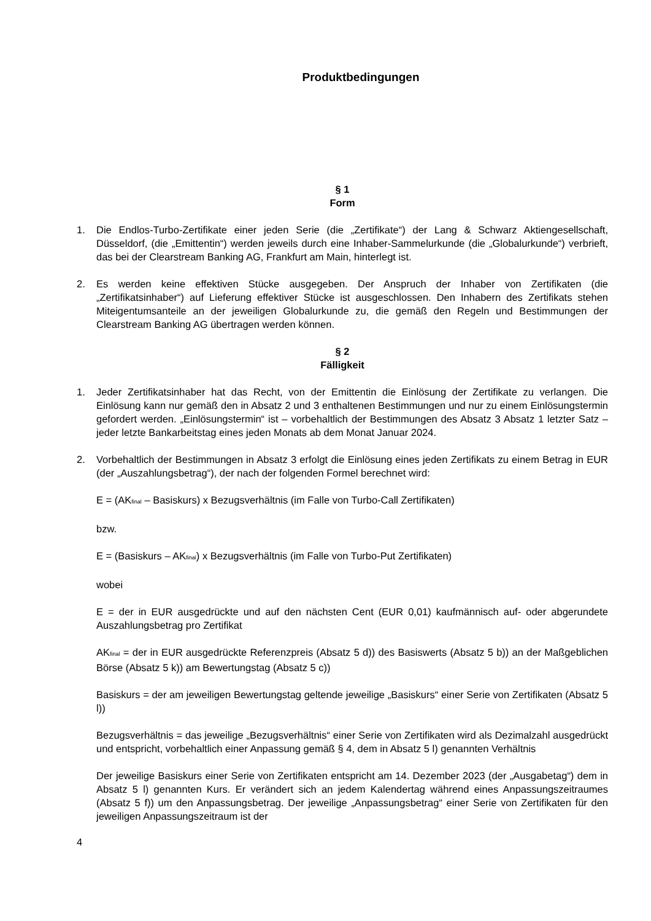Produktbedingungen
§ 1
Form
1. Die Endlos-Turbo-Zertifikate einer jeden Serie (die „Zertifikate“) der Lang & Schwarz Aktiengesellschaft, Düsseldorf, (die „Emittentin“) werden jeweils durch eine Inhaber-Sammelurkunde (die „Globalurkunde“) verbrieft, das bei der Clearstream Banking AG, Frankfurt am Main, hinterlegt ist.
2. Es werden keine effektiven Stücke ausgegeben. Der Anspruch der Inhaber von Zertifikaten (die „Zertifikatsinhaber“) auf Lieferung effektiver Stücke ist ausgeschlossen. Den Inhabern des Zertifikats stehen Miteigentumsanteile an der jeweiligen Globalurkunde zu, die gemäß den Regeln und Bestimmungen der Clearstream Banking AG übertragen werden können.
§ 2
Fälligkeit
1. Jeder Zertifikatsinhaber hat das Recht, von der Emittentin die Einlösung der Zertifikate zu verlangen. Die Einlösung kann nur gemäß den in Absatz 2 und 3 enthaltenen Bestimmungen und nur zu einem Einlösungstermin gefordert werden. „Einlösungstermin“ ist – vorbehaltlich der Bestimmungen des Absatz 3 Absatz 1 letzter Satz – jeder letzte Bankarbeitstag eines jeden Monats ab dem Monat Januar 2024.
2. Vorbehaltlich der Bestimmungen in Absatz 3 erfolgt die Einlösung eines jeden Zertifikats zu einem Betrag in EUR (der „Auszahlungsbetrag“), der nach der folgenden Formel berechnet wird:
E = (AK<sub>final</sub> – Basiskurs) x Bezugsverhältnis (im Falle von Turbo-Call Zertifikaten)
bzw.
E = (Basiskurs – AK<sub>final</sub>) x Bezugsverhältnis (im Falle von Turbo-Put Zertifikaten)
wobei
E = der in EUR ausgedrückte und auf den nächsten Cent (EUR 0,01) kaufmännisch auf- oder abgerundete Auszahlungsbetrag pro Zertifikat
AK<sub>final</sub> = der in EUR ausgedrückte Referenzpreis (Absatz 5 d)) des Basiswerts (Absatz 5 b)) an der Maßgeblichen Börse (Absatz 5 k)) am Bewertungstag (Absatz 5 c))
Basiskurs = der am jeweiligen Bewertungstag geltende jeweilige „Basiskurs“ einer Serie von Zertifikaten (Absatz 5 l))
Bezugsverhältnis = das jeweilige „Bezugsverhältnis“ einer Serie von Zertifikaten wird als Dezimalzahl ausgedrückt und entspricht, vorbehaltlich einer Anpassung gemäß § 4, dem in Absatz 5 l) genannten Verhältnis
Der jeweilige Basiskurs einer Serie von Zertifikaten entspricht am 14. Dezember 2023 (der „Ausgabetag“) dem in Absatz 5 l) genannten Kurs. Er verändert sich an jedem Kalendertag während eines Anpassungszeitraumes (Absatz 5 f)) um den Anpassungsbetrag. Der jeweilige „Anpassungsbetrag“ einer Serie von Zertifikaten für den jeweiligen Anpassungszeitraum ist der
4